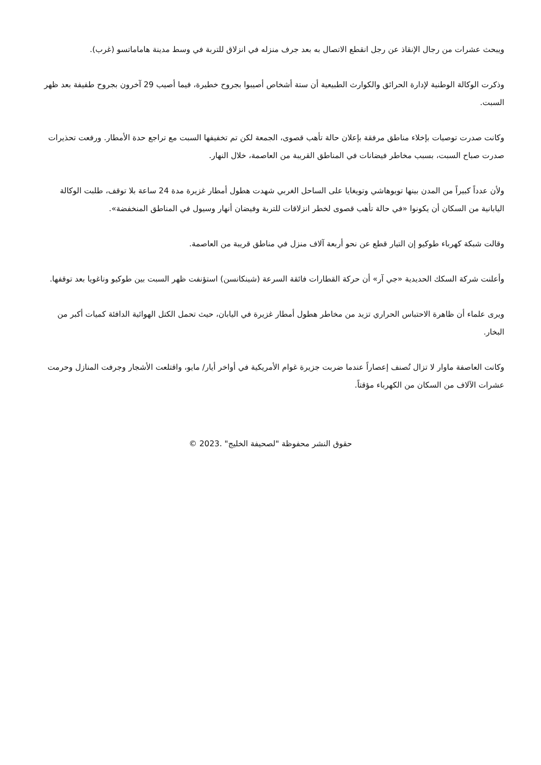ويبحث عشرات من رجال الإنقاذ عن رجل انقطع الاتصال به بعد جرف منزله في انزلاق للتربة في وسط مدينة هاماماتسو (غرب).
وذكرت الوكالة الوطنية لإدارة الحرائق والكوارث الطبيعية أن ستة أشخاص أصيبوا بجروح خطيرة، فيما أصيب 29 آخرون بجروح طفيفة بعد ظهر السبت.
وكانت صدرت توصيات بإخلاء مناطق مرفقة بإعلان حالة تأهب قصوى، الجمعة لكن تم تخفيفها السبت مع تراجع حدة الأمطار. ورفعت تحذيرات صدرت صباح السبت، بسبب مخاطر فيضانات في المناطق القريبة من العاصمة، خلال النهار.
ولأن عدداً كبيراً من المدن بينها تويوهاشي وتويغايا على الساحل الغربي شهدت هطول أمطار غزيرة مدة 24 ساعة بلا توقف، طلبت الوكالة اليابانية من السكان أن يكونوا «في حالة تأهب قصوى لخطر انزلاقات للتربة وفيضان أنهار وسيول في المناطق المنخفضة».
وقالت شبكة كهرباء طوكيو إن التيار قطع عن نحو أربعة آلاف منزل في مناطق قريبة من العاصمة.
وأعلنت شركة السكك الحديدية «جي آر» أن حركة القطارات فائقة السرعة (شينكانسن) استؤنفت ظهر السبت بين طوكيو وناغويا بعد توقفها.
ويرى علماء أن ظاهرة الاحتباس الحراري تزيد من مخاطر هطول أمطار غزيرة في اليابان، حيث تحمل الكتل الهوائية الدافئة كميات أكبر من البخار.
وكانت العاصفة ماوار لا تزال تُصنف إعصاراً عندما ضربت جزيرة غوام الأمريكية في أواخر أيار/ مايو، واقتلعت الأشجار وجرفت المنازل وحرمت عشرات الآلاف من السكان من الكهرباء مؤقتاً.
حقوق النشر محفوظة "لصحيفة الخليج" .2023 ©